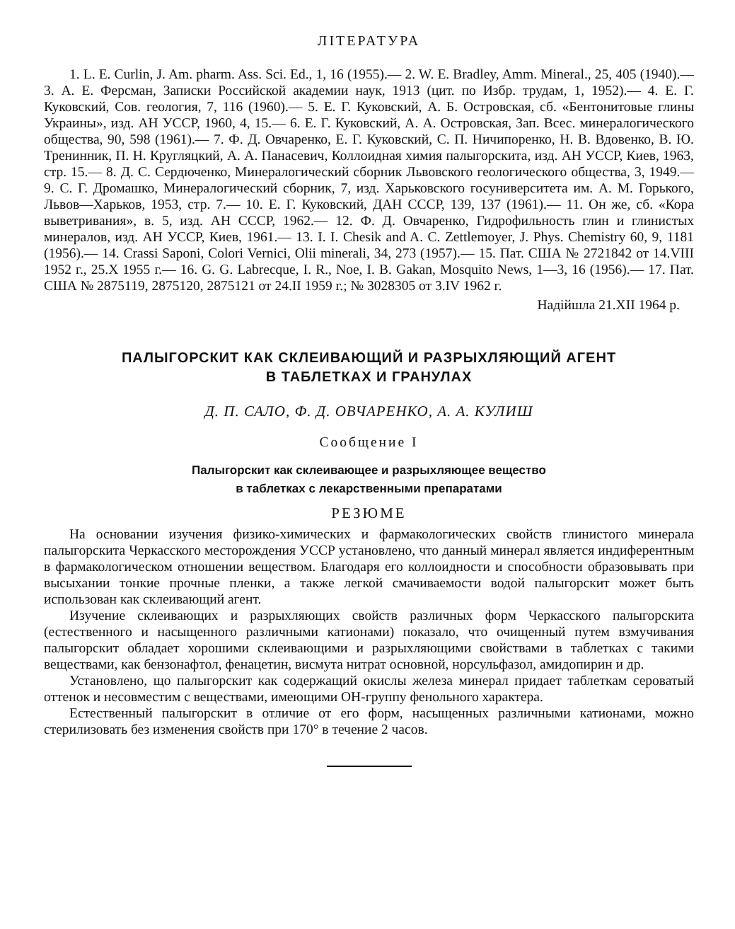ЛІТЕРАТУРА
1. L. E. Curlin, J. Am. pharm. Ass. Sci. Ed., 1, 16 (1955).— 2. W. E. Bradley, Amm. Mineral., 25, 405 (1940).— 3. А. Е. Ферсман, Записки Российской академии наук, 1913 (цит. по Избр. трудам, 1, 1952).— 4. Е. Г. Куковский, Сов. геология, 7, 116 (1960).— 5. Е. Г. Куковский, А. Б. Островская, сб. «Бентонитовые глины Украины», изд. АН УССР, 1960, 4, 15.— 6. Е. Г. Куковский, А. А. Островская, Зап. Всес. минералогического общества, 90, 598 (1961).— 7. Ф. Д. Овчаренко, Е. Г. Куковский, С. П. Ничипоренко, Н. В. Вдовенко, В. Ю. Тренинник, П. Н. Кругляцкий, А. А. Панасевич, Коллоидная химия палыгорскита, изд. АН УССР, Киев, 1963, стр. 15.— 8. Д. С. Сердюченко, Минералогический сборник Львовского геологического общества, 3, 1949.— 9. С. Г. Дромашко, Минералогический сборник, 7, изд. Харьковского госуниверситета им. А. М. Горького, Львов—Харьков, 1953, стр. 7.— 10. Е. Г. Куковский, ДАН СССР, 139, 137 (1961).— 11. Он же, сб. «Кора выветривания», в. 5, изд. АН СССР, 1962.— 12. Ф. Д. Овчаренко, Гидрофильность глин и глинистых минералов, изд. АН УССР, Киев, 1961.— 13. I. I. Chesik and A. C. Zettlemoyer, J. Phys. Chemistry 60, 9, 1181 (1956).— 14. Crassi Saponi, Colori Vernici, Olii minerali, 34, 273 (1957).— 15. Пат. США № 2721842 от 14.VIII 1952 г., 25.X 1955 г.— 16. G. G. Labrecque, I. R., Noe, I. B. Gakan, Mosquito News, 1—3, 16 (1956).— 17. Пат. США № 2875119, 2875120, 2875121 от 24.II 1959 г.; № 3028305 от 3.IV 1962 г.
Надійшла 21.XII 1964 р.
ПАЛЫГОРСКИТ КАК СКЛЕИВАЮЩИЙ И РАЗРЫХЛЯЮЩИЙ АГЕНТ
В ТАБЛЕТКАХ И ГРАНУЛАХ
Д. П. САЛО, Ф. Д. ОВЧАРЕНКО, А. А. КУЛИШ
Сообщение I
Палыгорскит как склеивающее и разрыхляющее вещество
в таблетках с лекарственными препаратами
РЕЗЮМЕ
На основании изучения физико-химических и фармакологических свойств глинистого минерала палыгорскита Черкасского месторождения УССР установлено, что данный минерал является индиферентным в фармакологическом отношении веществом. Благодаря его коллоидности и способности образовывать при высыхании тонкие прочные пленки, а также легкой смачиваемости водой палыгорскит может быть использован как склеивающий агент.
Изучение склеивающих и разрыхляющих свойств различных форм Черкасского палыгорскита (естественного и насыщенного различными катионами) показало, что очищенный путем взмучивания палыгорскит обладает хорошими склеивающими и разрыхляющими свойствами в таблетках с такими веществами, как бензонафтол, фенацетин, висмута нитрат основной, норсульфазол, амидопирин и др.
Установлено, що палыгорскит как содержащий окислы железа минерал придает таблеткам сероватый оттенок и несовместим с веществами, имеющими ОН-группу фенольного характера.
Естественный палыгорскит в отличие от его форм, насыщенных различными катионами, можно стерилизовать без изменения свойств при 170° в течение 2 часов.